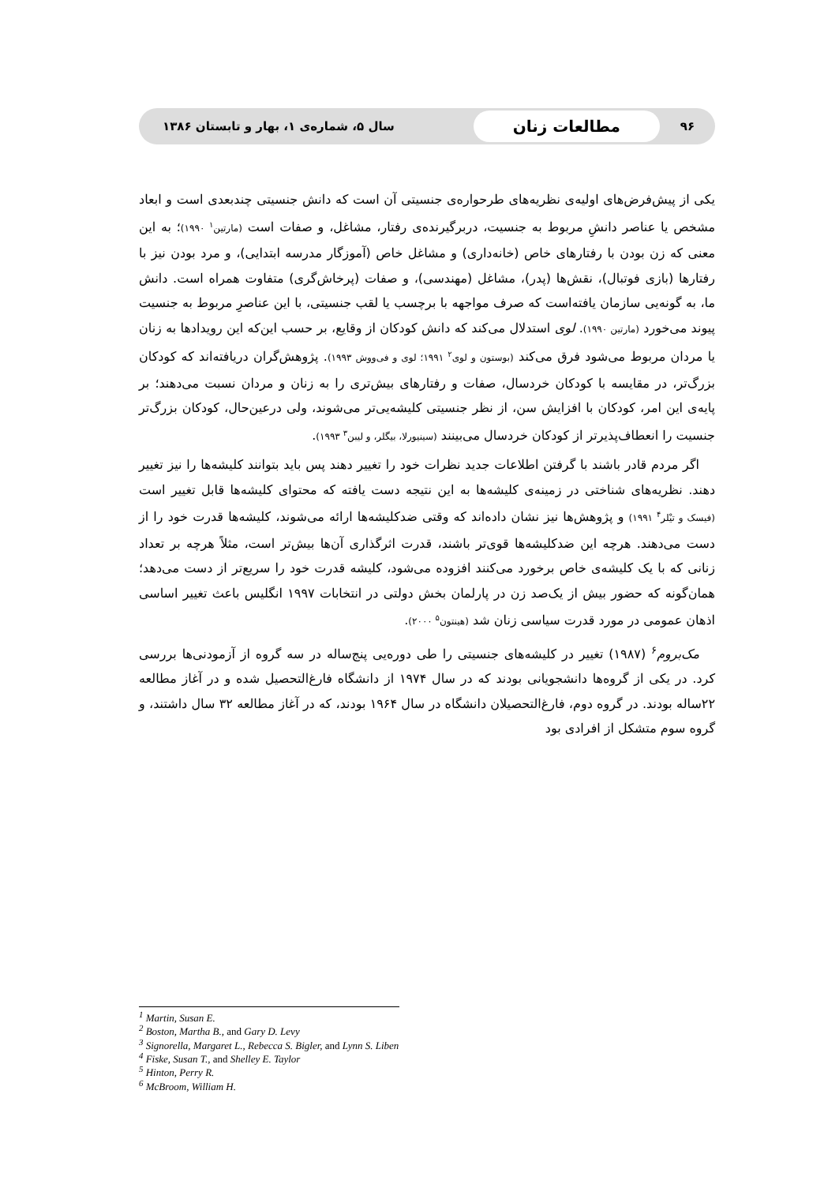۹۶ مطالعات زنان سال ۵، شماره‌ی ۱، بهار و تابستان ۱۳۸۶
یکی از پیش‌فرض‌های اولیه‌ی نظریه‌های طرحواره‌ی جنسیتی آن است که دانش جنسیتی چندبعدی است و ابعاد مشخص یا عناصر دانشِ مربوط به جنسیت، دربرگیرنده‌ی رفتار، مشاغل، و صفات است (مارتین<sup>۱</sup> ۱۹۹۰)؛ به این معنی که زن بودن با رفتارهای خاص (خانه‌داری) و مشاغل خاص (آموزگار مدرسه ابتدایی)، و مرد بودن نیز با رفتارها (بازی فوتبال)، نقش‌ها (پدر)، مشاغل (مهندسی)، و صفات (پرخاش‌گری) متفاوت همراه است. دانش ما، به گونه‌یی سازمان یافته‌است که صرف مواجهه با برچسب یا لقب جنسیتی، با این عناصرِ مربوط به جنسیت پیوند می‌خورد (مارتین ۱۹۹۰). لوی استدلال می‌کند که دانش کودکان از وقایع، بر حسب این‌که این رویدادها به زنان یا مردان مربوط می‌شود فرق می‌کند (بوستون و لوی<sup>۲</sup> ۱۹۹۱؛ لوی و فی‌ووش ۱۹۹۳). پژوهش‌گران دریافته‌اند که کودکان بزرگ‌تر، در مقایسه با کودکان خردسال، صفات و رفتارهای بیش‌تری را به زنان و مردان نسبت می‌دهند؛ بر پایه‌ی این امر، کودکان با افزایش سن، از نظر جنسیتی کلیشه‌یی‌تر می‌شوند، ولی درعین‌حال، کودکان بزرگ‌تر جنسیت را انعطاف‌پذیرتر از کودکان خردسال می‌بینند (سینیورلا، بیگلر، و لیبن<sup>۳</sup> ۱۹۹۳).
اگر مردم قادر باشند با گرفتن اطلاعات جدید نظرات خود را تغییر دهند پس باید بتوانند کلیشه‌ها را نیز تغییر دهند. نظریه‌های شناختی در زمینه‌ی کلیشه‌ها به این نتیجه دست یافته که محتوای کلیشه‌ها قابل تغییر است (فیسک و تیْلر<sup>۴</sup> ۱۹۹۱) و پژوهش‌ها نیز نشان داده‌اند که وقتی ضدکلیشه‌ها ارائه می‌شوند، کلیشه‌ها قدرت خود را از دست می‌دهند. هرچه این ضدکلیشه‌ها قوی‌تر باشند، قدرت اثرگذاری آن‌ها بیش‌تر است، مثلاً هرچه بر تعداد زنانی که با یک کلیشه‌ی خاص برخورد می‌کنند افزوده می‌شود، کلیشه قدرت خود را سریع‌تر از دست می‌دهد؛ همان‌گونه که حضور بیش از یک‌صد زن در پارلمان بخش دولتی در انتخابات ۱۹۹۷ انگلیس باعث تغییر اساسی اذهان عمومی در مورد قدرت سیاسی زنان شد (هینتون<sup>۵</sup> ۲۰۰۰).
مک‌بروم<sup>۶</sup> (۱۹۸۷) تغییر در کلیشه‌های جنسیتی را طی دوره‌یی پنج‌ساله در سه گروه از آزمودنی‌ها بررسی کرد. در یکی از گروه‌ها دانشجویانی بودند که در سال ۱۹۷۴ از دانشگاه فارغ‌التحصیل شده و در آغاز مطالعه ۲۲ساله بودند. در گروه دوم، فارغ‌التحصیلان دانشگاه در سال ۱۹۶۴ بودند، که در آغاز مطالعه ۳۲ سال داشتند، و گروه سوم متشکل از افرادی بود
<sup>1</sup> Martin, Susan E.
<sup>2</sup> Boston, Martha B., and Gary D. Levy
<sup>3</sup> Signorella, Margaret L., Rebecca S. Bigler, and Lynn S. Liben
<sup>4</sup> Fiske, Susan T., and Shelley E. Taylor
<sup>5</sup> Hinton, Perry R.
<sup>6</sup> McBroom, William H.